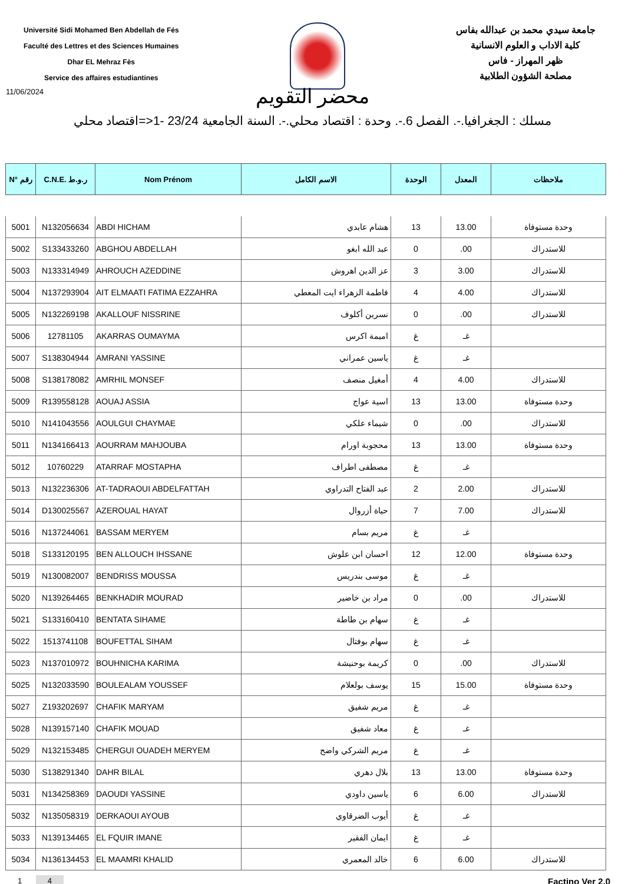Université Sidi Mohamed Ben Abdellah de Fés
Faculté des Lettres et des Sciences Humaines
Dhar EL Mehraz Fès
Service des affaires estudiantines
جامعة سيدي محمد بن عبدالله بفاس
كلية الاداب و العلوم الانسانية
ظهر المهراز - فاس
مصلحة الشؤون الطلابية
11/06/2024
محضر التقويم
مسلك : الجغرافيا.-. الفصل 6.-. وحدة : اقتصاد محلي.-. السنة الجامعية 23/24 -1<=اقتصاد محلي
| N° رقم | C.N.E. ر.و.ط | Nom Prénom | الاسم الكامل | الوحدة | المعدل | ملاحظات |
| --- | --- | --- | --- | --- | --- | --- |
| 5001 | N132056634 | ABDI HICHAM | هشام عابدي | 13 | 13.00 | وحدة مستوفاة |
| 5002 | S133433260 | ABGHOU ABDELLAH | عبد الله ابغو | 0 | .00 | للاستدراك |
| 5003 | N133314949 | AHROUCH AZEDDINE | عز الدين اهروش | 3 | 3.00 | للاستدراك |
| 5004 | N137293904 | AIT ELMAATI FATIMA EZZAHRA | فاطمة الزهراء ايت المعطي | 4 | 4.00 | للاستدراك |
| 5005 | N132269198 | AKALLOUF NISSRINE | نسرين أكلوف | 0 | .00 | للاستدراك |
| 5006 | 12781105 | AKARRAS OUMAYMA | اميمة اكرس | غ | غـ | |
| 5007 | S138304944 | AMRANI YASSINE | ياسين عمراني | غ | غـ | |
| 5008 | S138178082 | AMRHIL MONSEF | أمغيل منصف | 4 | 4.00 | للاستدراك |
| 5009 | R139558128 | AOUAJ ASSIA | اسية عواج | 13 | 13.00 | وحدة مستوفاة |
| 5010 | N141043556 | AOULGUI CHAYMAE | شيماء علكي | 0 | .00 | للاستدراك |
| 5011 | N134166413 | AOURRAM MAHJOUBA | محجوبة اورام | 13 | 13.00 | وحدة مستوفاة |
| 5012 | 10760229 | ATARRAF MOSTAPHA | مصطفى اطراف | غ | غـ | |
| 5013 | N132236306 | AT-TADRAOUI ABDELFATTAH | عبد الفتاح التدراوي | 2 | 2.00 | للاستدراك |
| 5014 | D130025567 | AZEROUAL HAYAT | حياة أزروال | 7 | 7.00 | للاستدراك |
| 5016 | N137244061 | BASSAM MERYEM | مريم بسام | غ | غـ | |
| 5018 | S133120195 | BEN ALLOUCH IHSSANE | احسان ابن علوش | 12 | 12.00 | وحدة مستوفاة |
| 5019 | N130082007 | BENDRISS MOUSSA | موسى بندريس | غ | غـ | |
| 5020 | N139264465 | BENKHADIR MOURAD | مراد بن خاضير | 0 | .00 | للاستدراك |
| 5021 | S133160410 | BENTATA SIHAME | سهام بن طاطة | غ | غـ | |
| 5022 | 1513741108 | BOUFETTAL SIHAM | سهام بوفتال | غ | غـ | |
| 5023 | N137010972 | BOUHNICHA KARIMA | كريمة بوحنيشة | 0 | .00 | للاستدراك |
| 5025 | N132033590 | BOULEALAM YOUSSEF | يوسف بولعلام | 15 | 15.00 | وحدة مستوفاة |
| 5027 | Z193202697 | CHAFIK MARYAM | مريم شفيق | غ | غـ | |
| 5028 | N139157140 | CHAFIK MOUAD | معاد شفيق | غ | غـ | |
| 5029 | N132153485 | CHERGUI OUADEH MERYEM | مريم الشركي واضح | غ | غـ | |
| 5030 | S138291340 | DAHR BILAL | بلال دهري | 13 | 13.00 | وحدة مستوفاة |
| 5031 | N134258369 | DAOUDI YASSINE | ياسين داودي | 6 | 6.00 | للاستدراك |
| 5032 | N135058319 | DERKAOUI AYOUB | أيوب الضرقاوي | غ | غـ | |
| 5033 | N139134465 | EL FQUIR IMANE | ايمان الفقير | غ | غـ | |
| 5034 | N136134453 | EL MAAMRI KHALID | خالد المعمري | 6 | 6.00 | للاستدراك |
1 4
Factino Ver 2.0